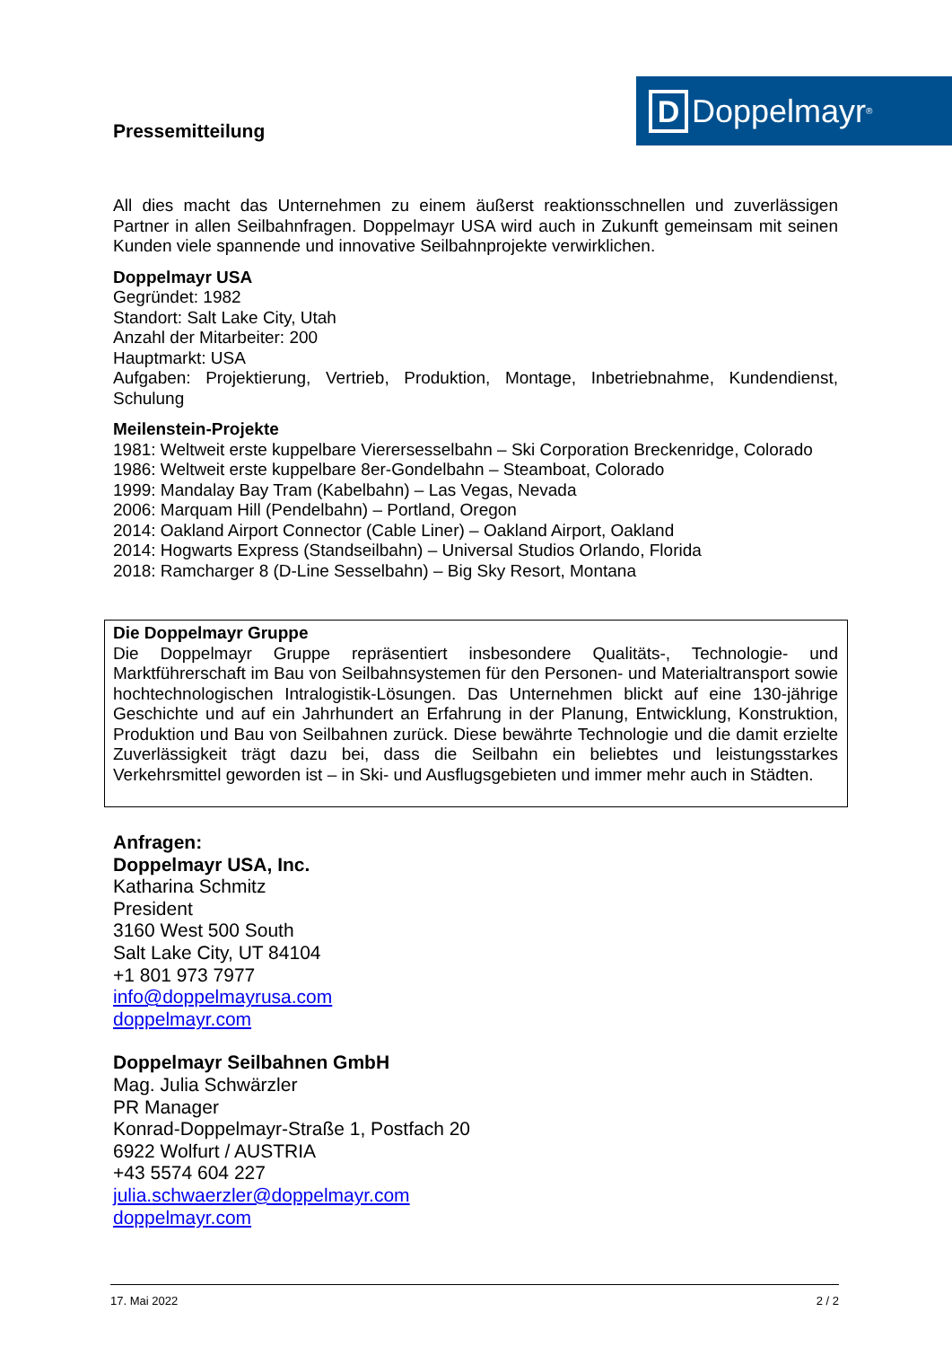Pressemitteilung
D
Doppelmayr<sup>®</sup>
All dies macht das Unternehmen zu einem äußerst reaktionsschnellen und zuverlässigen Partner in allen Seilbahnfragen. Doppelmayr USA wird auch in Zukunft gemeinsam mit seinen Kunden viele spannende und innovative Seilbahnprojekte verwirklichen.
Doppelmayr USA
Gegründet: 1982
Standort: Salt Lake City, Utah
Anzahl der Mitarbeiter: 200
Hauptmarkt: USA
Aufgaben: Projektierung, Vertrieb, Produktion, Montage, Inbetriebnahme, Kundendienst, Schulung
Meilenstein-Projekte
1981: Weltweit erste kuppelbare Vierersesselbahn – Ski Corporation Breckenridge, Colorado
1986: Weltweit erste kuppelbare 8er-Gondelbahn – Steamboat, Colorado
1999: Mandalay Bay Tram (Kabelbahn) – Las Vegas, Nevada
2006: Marquam Hill (Pendelbahn) – Portland, Oregon
2014: Oakland Airport Connector (Cable Liner) – Oakland Airport, Oakland
2014: Hogwarts Express (Standseilbahn) – Universal Studios Orlando, Florida
2018: Ramcharger 8 (D-Line Sesselbahn) – Big Sky Resort, Montana
Die Doppelmayr Gruppe
Die Doppelmayr Gruppe repräsentiert insbesondere Qualitäts-, Technologie- und Marktführerschaft im Bau von Seilbahnsystemen für den Personen- und Materialtransport sowie hochtechnologischen Intralogistik-Lösungen. Das Unternehmen blickt auf eine 130-jährige Geschichte und auf ein Jahrhundert an Erfahrung in der Planung, Entwicklung, Konstruktion, Produktion und Bau von Seilbahnen zurück. Diese bewährte Technologie und die damit erzielte Zuverlässigkeit trägt dazu bei, dass die Seilbahn ein beliebtes und leistungsstarkes Verkehrsmittel geworden ist – in Ski- und Ausflugsgebieten und immer mehr auch in Städten.
Anfragen:
Doppelmayr USA, Inc.
Katharina Schmitz
President
3160 West 500 South
Salt Lake City, UT 84104
+1 801 973 7977
info@doppelmayrusa.com
doppelmayr.com
Doppelmayr Seilbahnen GmbH
Mag. Julia Schwärzler
PR Manager
Konrad-Doppelmayr-Straße 1, Postfach 20
6922 Wolfurt / AUSTRIA
+43 5574 604 227
julia.schwaerzler@doppelmayr.com
doppelmayr.com
17. Mai 2022 2 / 2